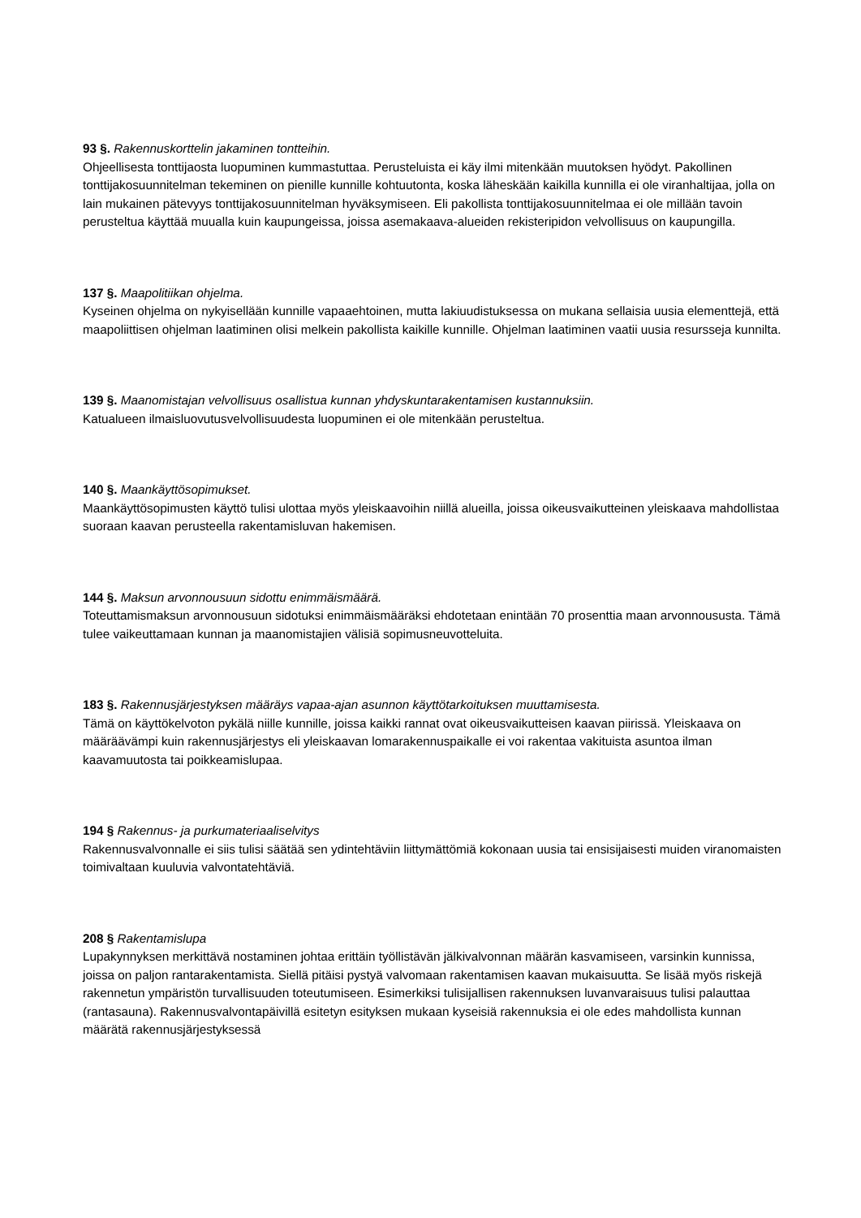93 §. Rakennuskorttelin jakaminen tontteihin.
Ohjeellisesta tonttijaosta luopuminen kummastuttaa. Perusteluista ei käy ilmi mitenkään muutoksen hyödyt. Pakollinen tonttijakosuunnitelman tekeminen on pienille kunnille kohtuutonta, koska läheskään kaikilla kunnilla ei ole viranhaltijaa, jolla on lain mukainen pätevyys tonttijakosuunnitelman hyväksymiseen. Eli pakollista tonttijakosuunnitelmaa ei ole millään tavoin perusteltua käyttää muualla kuin kaupungeissa, joissa asemakaava-alueiden rekisteripidon velvollisuus on kaupungilla.
137 §. Maapolitiikan ohjelma.
Kyseinen ohjelma on nykyisellään kunnille vapaaehtoinen, mutta lakiuudistuksessa on mukana sellaisia uusia elementtejä, että maapoliittisen ohjelman laatiminen olisi melkein pakollista kaikille kunnille. Ohjelman laatiminen vaatii uusia resursseja kunnilta.
139 §. Maanomistajan velvollisuus osallistua kunnan yhdyskuntarakentamisen kustannuksiin.
Katualueen ilmaisluovutusvelvollisuudesta luopuminen ei ole mitenkään perusteltua.
140 §. Maankäyttösopimukset.
Maankäyttösopimusten käyttö tulisi ulottaa myös yleiskaavoihin niillä alueilla, joissa oikeusvaikutteinen yleiskaava mahdollistaa suoraan kaavan perusteella rakentamisluvan hakemisen.
144 §. Maksun arvonnousuun sidottu enimmäismäärä.
Toteuttamismaksun arvonnousuun sidotuksi enimmäismääräksi ehdotetaan enintään 70 prosenttia maan arvonnoususta. Tämä tulee vaikeuttamaan kunnan ja maanomistajien välisiä sopimusneuvotteluita.
183 §. Rakennusjärjestyksen määräys vapaa-ajan asunnon käyttötarkoituksen muuttamisesta.
Tämä on käyttökelvoton pykälä niille kunnille, joissa kaikki rannat ovat oikeusvaikutteisen kaavan piirissä. Yleiskaava on määräävämpi kuin rakennusjärjestys eli yleiskaavan lomarakennuspaikalle ei voi rakentaa vakituista asuntoa ilman kaavamuutosta tai poikkeamislupaa.
194 § Rakennus- ja purkumateriaaliselvitys
Rakennusvalvonnalle ei siis tulisi säätää sen ydintehtäviin liittymättömiä kokonaan uusia tai ensisijaisesti muiden viranomaisten toimivaltaan kuuluvia valvontatehtäviä.
208 § Rakentamislupa
Lupakynnyksen merkittävä nostaminen johtaa erittäin työllistävän jälkivalvonnan määrän kasvamiseen, varsinkin kunnissa, joissa on paljon rantarakentamista. Siellä pitäisi pystyä valvomaan rakentamisen kaavan mukaisuutta. Se lisää myös riskejä rakennetun ympäristön turvallisuuden toteutumiseen. Esimerkiksi tulisijallisen rakennuksen luvanvaraisuus tulisi palauttaa (rantasauna). Rakennusvalvontapäivillä esitetyn esityksen mukaan kyseisiä rakennuksia ei ole edes mahdollista kunnan määrätä rakennusjärjestyksessä